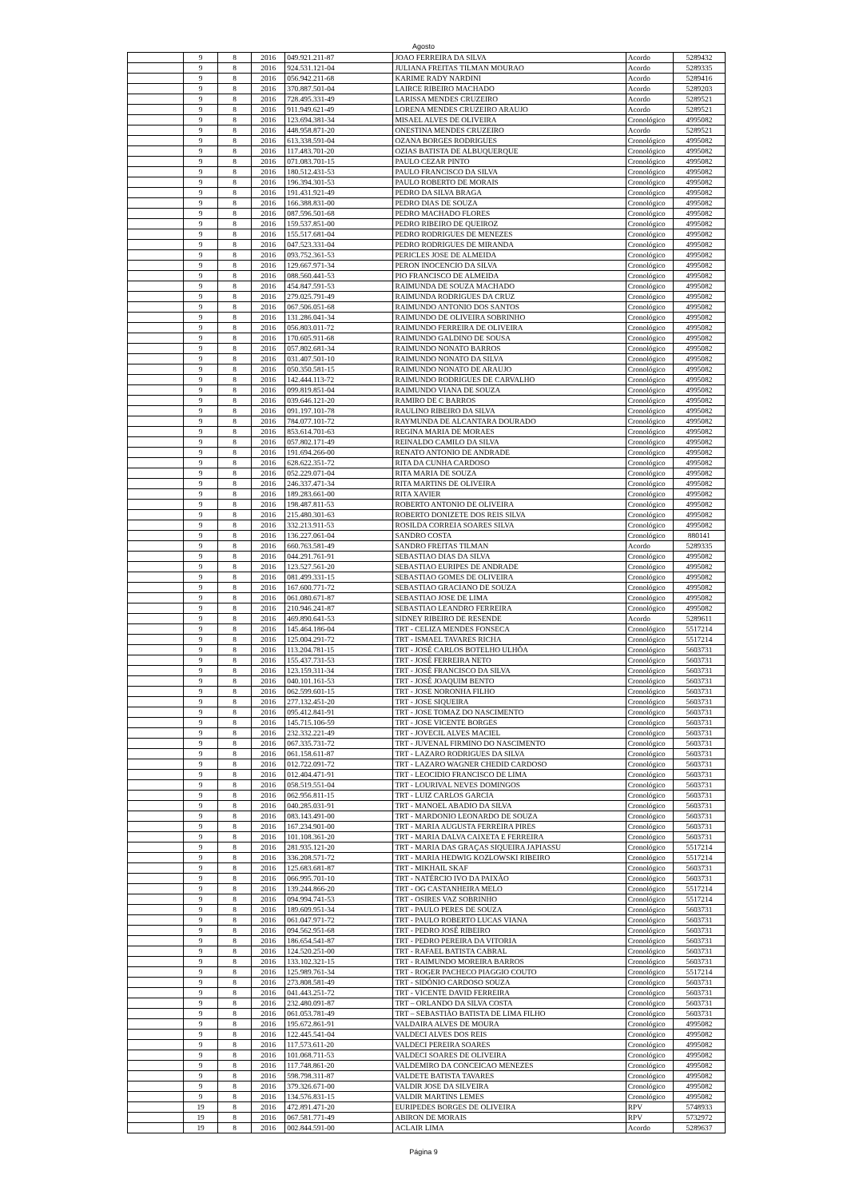Agosto
| | 9 | 8 | 2016 | 049.921.211-87 | JOAO FERREIRA DA SILVA | Acordo | 5289432 |
| | 9 | 8 | 2016 | 924.531.121-04 | JULIANA FREITAS TILMAN MOURAO | Acordo | 5289335 |
| | 9 | 8 | 2016 | 056.942.211-68 | KARIME RADY NARDINI | Acordo | 5289416 |
| | 9 | 8 | 2016 | 370.887.501-04 | LAIRCE RIBEIRO MACHADO | Acordo | 5289203 |
| | 9 | 8 | 2016 | 728.495.331-49 | LARISSA MENDES CRUZEIRO | Acordo | 5289521 |
| | 9 | 8 | 2016 | 911.949.621-49 | LORENA MENDES CRUZEIRO ARAUJO | Acordo | 5289521 |
| | 9 | 8 | 2016 | 123.694.381-34 | MISAEL ALVES DE OLIVEIRA | Cronológico | 4995082 |
| | 9 | 8 | 2016 | 448.958.871-20 | ONESTINA MENDES CRUZEIRO | Acordo | 5289521 |
| | 9 | 8 | 2016 | 613.338.591-04 | OZANA BORGES RODRIGUES | Cronológico | 4995082 |
| | 9 | 8 | 2016 | 117.483.701-20 | OZIAS BATISTA DE ALBUQUERQUE | Cronológico | 4995082 |
| | 9 | 8 | 2016 | 071.083.701-15 | PAULO CEZAR PINTO | Cronológico | 4995082 |
| | 9 | 8 | 2016 | 180.512.431-53 | PAULO FRANCISCO DA SILVA | Cronológico | 4995082 |
| | 9 | 8 | 2016 | 196.394.301-53 | PAULO ROBERTO DE MORAIS | Cronológico | 4995082 |
| | 9 | 8 | 2016 | 191.431.921-49 | PEDRO DA SILVA BRAGA | Cronológico | 4995082 |
| | 9 | 8 | 2016 | 166.388.831-00 | PEDRO DIAS DE SOUZA | Cronológico | 4995082 |
| | 9 | 8 | 2016 | 087.596.501-68 | PEDRO MACHADO FLORES | Cronológico | 4995082 |
| | 9 | 8 | 2016 | 159.537.851-00 | PEDRO RIBEIRO DE QUEIROZ | Cronológico | 4995082 |
| | 9 | 8 | 2016 | 155.517.681-04 | PEDRO RODRIGUES DE MENEZES | Cronológico | 4995082 |
| | 9 | 8 | 2016 | 047.523.331-04 | PEDRO RODRIGUES DE MIRANDA | Cronológico | 4995082 |
| | 9 | 8 | 2016 | 093.752.361-53 | PERICLES JOSE DE ALMEIDA | Cronológico | 4995082 |
| | 9 | 8 | 2016 | 129.667.971-34 | PERON INOCENCIO DA SILVA | Cronológico | 4995082 |
| | 9 | 8 | 2016 | 088.560.441-53 | PIO FRANCISCO DE ALMEIDA | Cronológico | 4995082 |
| | 9 | 8 | 2016 | 454.847.591-53 | RAIMUNDA DE SOUZA MACHADO | Cronológico | 4995082 |
| | 9 | 8 | 2016 | 279.025.791-49 | RAIMUNDA RODRIGUES DA CRUZ | Cronológico | 4995082 |
| | 9 | 8 | 2016 | 067.506.051-68 | RAIMUNDO ANTONIO DOS SANTOS | Cronológico | 4995082 |
| | 9 | 8 | 2016 | 131.286.041-34 | RAIMUNDO DE OLIVEIRA SOBRINHO | Cronológico | 4995082 |
| | 9 | 8 | 2016 | 056.803.011-72 | RAIMUNDO FERREIRA DE OLIVEIRA | Cronológico | 4995082 |
| | 9 | 8 | 2016 | 170.605.911-68 | RAIMUNDO GALDINO DE SOUSA | Cronológico | 4995082 |
| | 9 | 8 | 2016 | 057.802.681-34 | RAIMUNDO NONATO BARROS | Cronológico | 4995082 |
| | 9 | 8 | 2016 | 031.407.501-10 | RAIMUNDO NONATO DA SILVA | Cronológico | 4995082 |
| | 9 | 8 | 2016 | 050.350.581-15 | RAIMUNDO NONATO DE ARAUJO | Cronológico | 4995082 |
| | 9 | 8 | 2016 | 142.444.113-72 | RAIMUNDO RODRIGUES DE CARVALHO | Cronológico | 4995082 |
| | 9 | 8 | 2016 | 099.819.851-04 | RAIMUNDO VIANA DE SOUZA | Cronológico | 4995082 |
| | 9 | 8 | 2016 | 039.646.121-20 | RAMIRO DE C BARROS | Cronológico | 4995082 |
| | 9 | 8 | 2016 | 091.197.101-78 | RAULINO RIBEIRO DA SILVA | Cronológico | 4995082 |
| | 9 | 8 | 2016 | 784.077.101-72 | RAYMUNDA DE ALCANTARA DOURADO | Cronológico | 4995082 |
| | 9 | 8 | 2016 | 853.614.701-63 | REGINA MARIA DE MORAES | Cronológico | 4995082 |
| | 9 | 8 | 2016 | 057.802.171-49 | REINALDO CAMILO DA SILVA | Cronológico | 4995082 |
| | 9 | 8 | 2016 | 191.694.266-00 | RENATO ANTONIO DE ANDRADE | Cronológico | 4995082 |
| | 9 | 8 | 2016 | 628.622.351-72 | RITA DA CUNHA CARDOSO | Cronológico | 4995082 |
| | 9 | 8 | 2016 | 052.229.071-04 | RITA MARIA DE SOUZA | Cronológico | 4995082 |
| | 9 | 8 | 2016 | 246.337.471-34 | RITA MARTINS DE OLIVEIRA | Cronológico | 4995082 |
| | 9 | 8 | 2016 | 189.283.661-00 | RITA XAVIER | Cronológico | 4995082 |
| | 9 | 8 | 2016 | 198.487.811-53 | ROBERTO ANTONIO DE OLIVEIRA | Cronológico | 4995082 |
| | 9 | 8 | 2016 | 215.480.301-63 | ROBERTO DONIZETE DOS REIS SILVA | Cronológico | 4995082 |
| | 9 | 8 | 2016 | 332.213.911-53 | ROSILDA CORREIA SOARES SILVA | Cronológico | 4995082 |
| | 9 | 8 | 2016 | 136.227.061-04 | SANDRO COSTA | Cronológico | 880141 |
| | 9 | 8 | 2016 | 660.763.581-49 | SANDRO FREITAS TILMAN | Acordo | 5289335 |
| | 9 | 8 | 2016 | 044.291.761-91 | SEBASTIAO DIAS DA SILVA | Cronológico | 4995082 |
| | 9 | 8 | 2016 | 123.527.561-20 | SEBASTIAO EURIPES DE ANDRADE | Cronológico | 4995082 |
| | 9 | 8 | 2016 | 081.499.331-15 | SEBASTIAO GOMES DE OLIVEIRA | Cronológico | 4995082 |
| | 9 | 8 | 2016 | 167.600.771-72 | SEBASTIAO GRACIANO DE SOUZA | Cronológico | 4995082 |
| | 9 | 8 | 2016 | 061.080.671-87 | SEBASTIAO JOSE DE LIMA | Cronológico | 4995082 |
| | 9 | 8 | 2016 | 210.946.241-87 | SEBASTIAO LEANDRO FERREIRA | Cronológico | 4995082 |
| | 9 | 8 | 2016 | 469.890.641-53 | SIDNEY RIBEIRO DE RESENDE | Acordo | 5289611 |
| | 9 | 8 | 2016 | 145.464.186-04 | TRT - CELIZA MENDES FONSECA | Cronológico | 5517214 |
| | 9 | 8 | 2016 | 125.004.291-72 | TRT - ISMAEL TAVARES RICHA | Cronológico | 5517214 |
| | 9 | 8 | 2016 | 113.204.781-15 | TRT - JOSÉ CARLOS BOTELHO ULHÔA | Cronológico | 5603731 |
| | 9 | 8 | 2016 | 155.437.731-53 | TRT - JOSÉ FERREIRA NETO | Cronológico | 5603731 |
| | 9 | 8 | 2016 | 123.159.311-34 | TRT - JOSÉ FRANCISCO DA SILVA | Cronológico | 5603731 |
| | 9 | 8 | 2016 | 040.101.161-53 | TRT - JOSÉ JOAQUIM BENTO | Cronológico | 5603731 |
| | 9 | 8 | 2016 | 062.599.601-15 | TRT - JOSE NORONHA FILHO | Cronológico | 5603731 |
| | 9 | 8 | 2016 | 277.132.451-20 | TRT - JOSE SIQUEIRA | Cronológico | 5603731 |
| | 9 | 8 | 2016 | 095.412.841-91 | TRT - JOSE TOMAZ DO NASCIMENTO | Cronológico | 5603731 |
| | 9 | 8 | 2016 | 145.715.106-59 | TRT - JOSE VICENTE BORGES | Cronológico | 5603731 |
| | 9 | 8 | 2016 | 232.332.221-49 | TRT - JOVECIL ALVES MACIEL | Cronológico | 5603731 |
| | 9 | 8 | 2016 | 067.335.731-72 | TRT - JUVENAL FIRMINO DO NASCIMENTO | Cronológico | 5603731 |
| | 9 | 8 | 2016 | 061.158.611-87 | TRT - LAZARO RODRIGUES DA SILVA | Cronológico | 5603731 |
| | 9 | 8 | 2016 | 012.722.091-72 | TRT - LAZARO WAGNER CHEDID CARDOSO | Cronológico | 5603731 |
| | 9 | 8 | 2016 | 012.404.471-91 | TRT - LEOCIDIO FRANCISCO DE LIMA | Cronológico | 5603731 |
| | 9 | 8 | 2016 | 058.519.551-04 | TRT - LOURIVAL NEVES DOMINGOS | Cronológico | 5603731 |
| | 9 | 8 | 2016 | 062.956.811-15 | TRT - LUIZ CARLOS GARCIA | Cronológico | 5603731 |
| | 9 | 8 | 2016 | 040.285.031-91 | TRT - MANOEL ABADIO DA SILVA | Cronológico | 5603731 |
| | 9 | 8 | 2016 | 083.143.491-00 | TRT - MARDONIO LEONARDO DE SOUZA | Cronológico | 5603731 |
| | 9 | 8 | 2016 | 167.234.901-00 | TRT - MARIA AUGUSTA FERREIRA PIRES | Cronológico | 5603731 |
| | 9 | 8 | 2016 | 101.108.361-20 | TRT - MARIA DALVA CAIXETA E FERREIRA | Cronológico | 5603731 |
| | 9 | 8 | 2016 | 281.935.121-20 | TRT - MARIA DAS GRAÇAS SIQUEIRA JAPIASSU | Cronológico | 5517214 |
| | 9 | 8 | 2016 | 336.208.571-72 | TRT - MARIA HEDWIG KOZLOWSKI RIBEIRO | Cronológico | 5517214 |
| | 9 | 8 | 2016 | 125.683.681-87 | TRT - MIKHAIL SKAF | Cronológico | 5603731 |
| | 9 | 8 | 2016 | 066.995.701-10 | TRT - NATÉRCIO IVO DA PAIXÃO | Cronológico | 5603731 |
| | 9 | 8 | 2016 | 139.244.866-20 | TRT - OG CASTANHEIRA MELO | Cronológico | 5517214 |
| | 9 | 8 | 2016 | 094.994.741-53 | TRT - OSIRES VAZ SOBRINHO | Cronológico | 5517214 |
| | 9 | 8 | 2016 | 189.609.951-34 | TRT - PAULO PERES DE SOUZA | Cronológico | 5603731 |
| | 9 | 8 | 2016 | 061.047.971-72 | TRT - PAULO ROBERTO LUCAS VIANA | Cronológico | 5603731 |
| | 9 | 8 | 2016 | 094.562.951-68 | TRT - PEDRO JOSÉ RIBEIRO | Cronológico | 5603731 |
| | 9 | 8 | 2016 | 186.654.541-87 | TRT - PEDRO PEREIRA DA VITORIA | Cronológico | 5603731 |
| | 9 | 8 | 2016 | 124.520.251-00 | TRT - RAFAEL BATISTA CABRAL | Cronológico | 5603731 |
| | 9 | 8 | 2016 | 133.102.321-15 | TRT - RAIMUNDO MOREIRA BARROS | Cronológico | 5603731 |
| | 9 | 8 | 2016 | 125.989.761-34 | TRT - ROGER PACHECO PIAGGIO COUTO | Cronológico | 5517214 |
| | 9 | 8 | 2016 | 273.808.581-49 | TRT - SIDÔNIO CARDOSO SOUZA | Cronológico | 5603731 |
| | 9 | 8 | 2016 | 041.443.251-72 | TRT - VICENTE DAVID FERREIRA | Cronológico | 5603731 |
| | 9 | 8 | 2016 | 232.480.091-87 | TRT – ORLANDO DA SILVA COSTA | Cronológico | 5603731 |
| | 9 | 8 | 2016 | 061.053.781-49 | TRT – SEBASTIÃO BATISTA DE LIMA FILHO | Cronológico | 5603731 |
| | 9 | 8 | 2016 | 195.672.861-91 | VALDAIRA ALVES DE MOURA | Cronológico | 4995082 |
| | 9 | 8 | 2016 | 122.445.541-04 | VALDECI ALVES DOS REIS | Cronológico | 4995082 |
| | 9 | 8 | 2016 | 117.573.611-20 | VALDECI PEREIRA SOARES | Cronológico | 4995082 |
| | 9 | 8 | 2016 | 101.068.711-53 | VALDECI SOARES DE OLIVEIRA | Cronológico | 4995082 |
| | 9 | 8 | 2016 | 117.748.861-20 | VALDEMIRO DA CONCEICAO MENEZES | Cronológico | 4995082 |
| | 9 | 8 | 2016 | 598.798.311-87 | VALDETE BATISTA TAVARES | Cronológico | 4995082 |
| | 9 | 8 | 2016 | 379.326.671-00 | VALDIR JOSE DA SILVEIRA | Cronológico | 4995082 |
| | 9 | 8 | 2016 | 134.576.831-15 | VALDIR MARTINS LEMES | Cronológico | 4995082 |
| | 19 | 8 | 2016 | 472.891.471-20 | EURIPEDES BORGES DE OLIVEIRA | RPV | 5748933 |
| | 19 | 8 | 2016 | 067.581.771-49 | ABIRON DE MORAIS | RPV | 5732972 |
| | 19 | 8 | 2016 | 002.844.591-00 | ACLAIR LIMA | Acordo | 5289637 |
Página 9